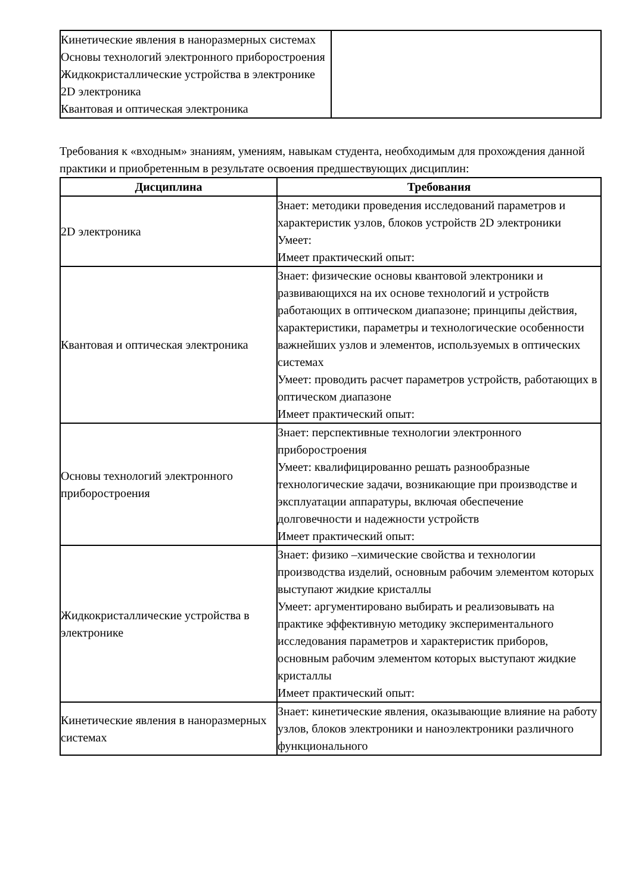| Кинетические явления в наноразмерных системах Основы технологий электронного приборостроения Жидкокристаллические устройства в электронике 2D электроника Квантовая и оптическая электроника | |
Требования к «входным» знаниям, умениям, навыкам студента, необходимым для прохождения данной практики и приобретенным в результате освоения предшествующих дисциплин:
| Дисциплина | Требования |
| --- | --- |
| 2D электроника | Знает: методики проведения исследований параметров и характеристик узлов, блоков устройств 2D электроники Умеет: Имеет практический опыт: |
| Квантовая и оптическая электроника | Знает: физические основы квантовой электроники и развивающихся на их основе технологий и устройств работающих в оптическом диапазоне; принципы действия, характеристики, параметры и технологические особенности важнейших узлов и элементов, используемых в оптических системах Умеет: проводить расчет параметров устройств, работающих в оптическом диапазоне Имеет практический опыт: |
| Основы технологий электронного приборостроения | Знает: перспективные технологии электронного приборостроения Умеет: квалифицированно решать разнообразные технологические задачи, возникающие при производстве и эксплуатации аппаратуры, включая обеспечение долговечности и надежности устройств Имеет практический опыт: |
| Жидкокристаллические устройства в электронике | Знает: физико –химические свойства и технологии производства изделий, основным рабочим элементом которых выступают жидкие кристаллы Умеет: аргументировано выбирать и реализовывать на практике эффективную методику экспериментального исследования параметров и характеристик приборов, основным рабочим элементом которых выступают жидкие кристаллы Имеет практический опыт: |
| Кинетические явления в наноразмерных системах | Знает: кинетические явления, оказывающие влияние на работу узлов, блоков электроники и наноэлектроники различного функционального |